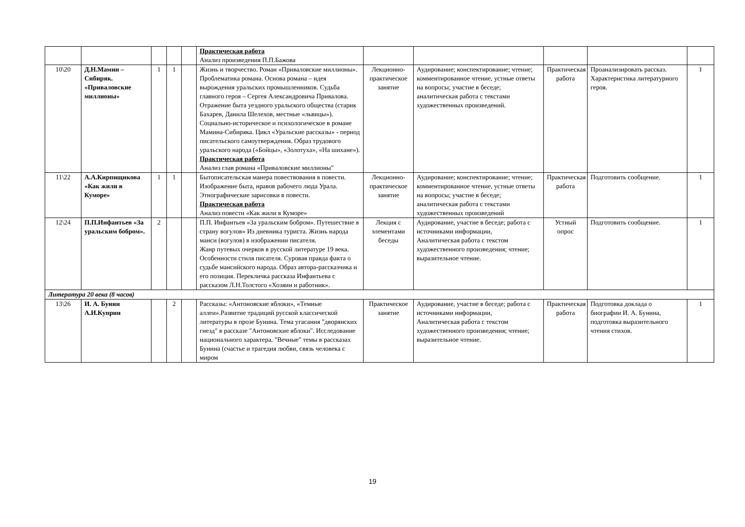| | | | | | Практическая работа Анализ произведения П.П.Бажова | | | | | |
| 10\20 | Д.Н.Мамин – Сибиряк. «Приваловские миллионы» | 1 | 1 | | Жизнь и творчество. Роман «Приваловские миллионы». Проблематика романа. Основа романа – идея вырождения уральских промышленников. Судьба главного героя – Сергея Александровича Привалова. Отражение быта уездного уральского общества (старик Бахарев, Данила Шелехов, местные «львицы»). Социально-историческое и психологическое в романе Мамина-Сибиряка. Цикл «Уральские рассказы» - период писательского самоутверждения. Образ трудового уральского народа («Бойцы», «Золотуха», «На шихане»). Практическая работа Анализ глав романа «Приваловские миллионы" | Лекционно-практическое занятие | Аудирование; конспектирование; чтение; комментированное чтение, устные ответы на вопросы; участие в беседе; аналитическая работа с текстами художественных произведений. | Практическая работа | Проанализировать рассказ. Характеристика литературного героя. | 1 |
| 11\22 | А.А.Кирпищикова «Как жили в Куморе» | 1 | 1 | | Бытописательская манера повествования в повести. Изображение быта, нравов рабочего люда Урала. Этнографические зарисовки в повести. Практическая работа Анализ повести «Как жили в Куморе» | Лекционно-практическое занятие | Аудирование; конспектирование; чтение; комментированное чтение, устные ответы на вопросы; участие в беседе; аналитическая работа с текстами художественных произведений | Практическая работа | Подготовить сообщение. | 1 |
| 12\24 | П.П.Инфантьев «За уральским бобром». | 2 | | | П.П. Инфантьев «За уральским бобром». Путешествие в страну вогулов» Из дневника туриста. Жизнь народа манси (вогулов) в изображении писателя. Жанр путевых очерков в русской литературе 19 века. Особенности стиля писателя. Суровая правда факта о судьбе мансийского народа. Образ автора-рассказчика и его позиция. Перекличка рассказа Инфантьева с рассказом Л.Н.Толстого «Хозяин и работник». | Лекция с элементами беседы | Аудирование, участие в беседе; работа с источниками информации, Аналитическая работа с текстом художественного произведения; чтение; выразительное чтение. | Устный опрос | Подготовить сообщение. | 1 |
| Литература 20 века (8 часов) | | | | | | | | | | |
| 13\26 | И. А. Бунин А.И.Куприн | | 2 | | Рассказы: «Антоновские яблоки», «Темные аллеи».Развитие традиций русской классической литературы в прозе Бунина. Тема угасания "дворянских гнезд" в рассказе "Антоновские яблоки". Исследование национального характера. "Вечные" темы в рассказах Бунина (счастье и трагедия любви, связь человека с миром | Практическое занятие | Аудирование, участие в беседе; работа с источниками информации, Аналитическая работа с текстом художественного произведения; чтение; выразительное чтение. | Практическая работа | Подготовка доклада о биографии И. А. Бунина, подготовка выразительного чтения стихов. | 1 |
19